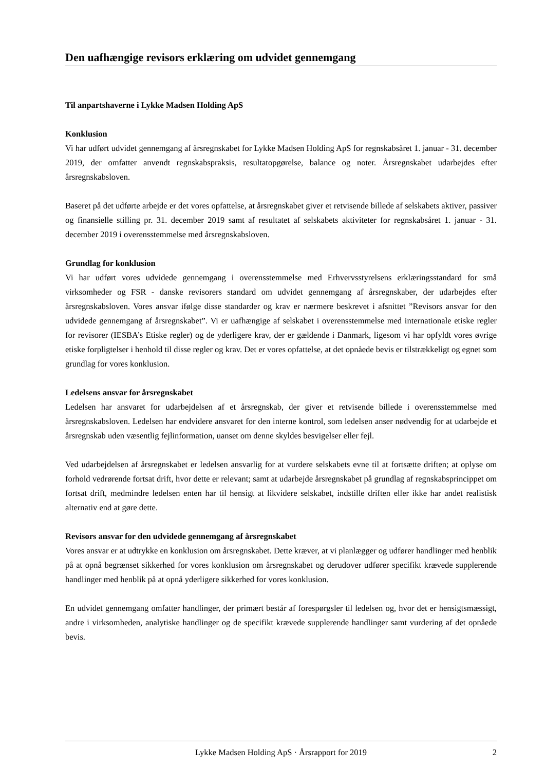Den uafhængige revisors erklæring om udvidet gennemgang
Til anpartshaverne i Lykke Madsen Holding ApS
Konklusion
Vi har udført udvidet gennemgang af årsregnskabet for Lykke Madsen Holding ApS for regnskabsåret 1. januar - 31. december 2019, der omfatter anvendt regnskabspraksis, resultatopgørelse, balance og noter. Årsregnskabet udarbejdes efter årsregnskabsloven.
Baseret på det udførte arbejde er det vores opfattelse, at årsregnskabet giver et retvisende billede af selskabets aktiver, passiver og finansielle stilling pr. 31. december 2019 samt af resultatet af selskabets aktiviteter for regnskabsåret 1. januar - 31. december 2019 i overensstemmelse med årsregnskabsloven.
Grundlag for konklusion
Vi har udført vores udvidede gennemgang i overensstemmelse med Erhvervsstyrelsens erklæringsstandard for små virksomheder og FSR - danske revisorers standard om udvidet gennemgang af årsregnskaber, der udarbejdes efter årsregnskabsloven. Vores ansvar ifølge disse standarder og krav er nærmere beskrevet i afsnittet ”Revisors ansvar for den udvidede gennemgang af årsregnskabet”. Vi er uafhængige af selskabet i overensstemmelse med internationale etiske regler for revisorer (IESBA’s Etiske regler) og de yderligere krav, der er gældende i Danmark, ligesom vi har opfyldt vores øvrige etiske forpligtelser i henhold til disse regler og krav. Det er vores opfattelse, at det opnåede bevis er tilstrækkeligt og egnet som grundlag for vores konklusion.
Ledelsens ansvar for årsregnskabet
Ledelsen har ansvaret for udarbejdelsen af et årsregnskab, der giver et retvisende billede i overensstemmelse med årsregnskabsloven. Ledelsen har endvidere ansvaret for den interne kontrol, som ledelsen anser nødvendig for at udarbejde et årsregnskab uden væsentlig fejlinformation, uanset om denne skyldes besvigelser eller fejl.
Ved udarbejdelsen af årsregnskabet er ledelsen ansvarlig for at vurdere selskabets evne til at fortsætte driften; at oplyse om forhold vedrørende fortsat drift, hvor dette er relevant; samt at udarbejde årsregnskabet på grundlag af regnskabsprincippet om fortsat drift, medmindre ledelsen enten har til hensigt at likvidere selskabet, indstille driften eller ikke har andet realistisk alternativ end at gøre dette.
Revisors ansvar for den udvidede gennemgang af årsregnskabet
Vores ansvar er at udtrykke en konklusion om årsregnskabet. Dette kræver, at vi planlægger og udfører handlinger med henblik på at opnå begrænset sikkerhed for vores konklusion om årsregnskabet og derudover udfører specifikt krævede supplerende handlinger med henblik på at opnå yderligere sikkerhed for vores konklusion.
En udvidet gennemgang omfatter handlinger, der primært består af forespørgsler til ledelsen og, hvor det er hensigtsmæssigt, andre i virksomheden, analytiske handlinger og de specifikt krævede supplerende handlinger samt vurdering af det opnåede bevis.
Lykke Madsen Holding ApS · Årsrapport for 2019 2